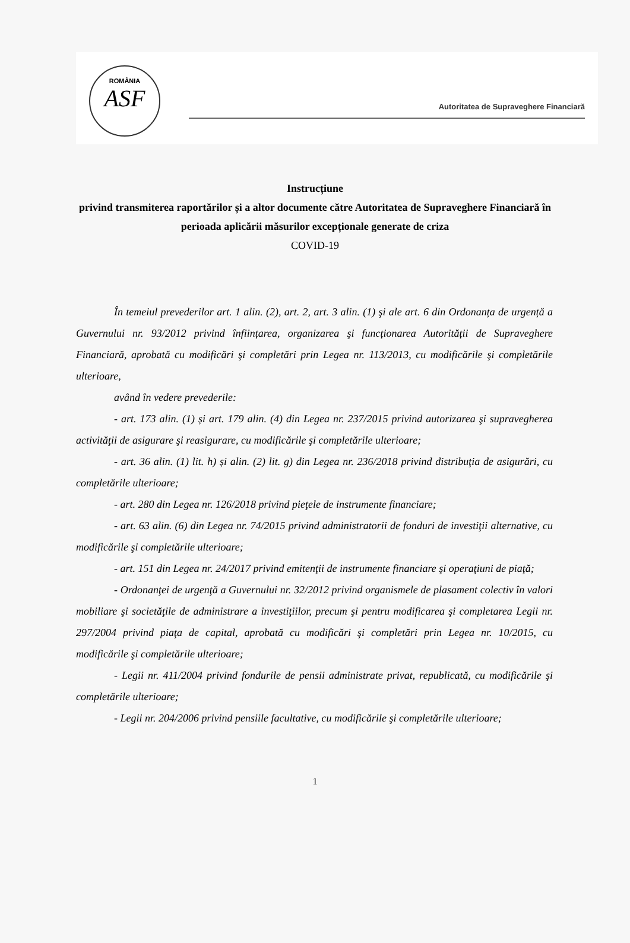ROMÂNIA
ASF
Autoritatea de Supraveghere Financiară
Instrucțiune
privind transmiterea raportărilor și a altor documente către Autoritatea de Supraveghere Financiară în perioada aplicării măsurilor excepționale generate de criza
COVID-19
În temeiul prevederilor art. 1 alin. (2), art. 2, art. 3 alin. (1) şi ale art. 6 din Ordonanța de urgență a Guvernului nr. 93/2012 privind înființarea, organizarea şi funcționarea Autorității de Supraveghere Financiară, aprobată cu modificări şi completări prin Legea nr. 113/2013, cu modificările şi completările ulterioare,
având în vedere prevederile:
- art. 173 alin. (1) și art. 179 alin. (4) din Legea nr. 237/2015 privind autorizarea şi supravegherea activităţii de asigurare şi reasigurare, cu modificările şi completările ulterioare;
- art. 36 alin. (1) lit. h) și alin. (2) lit. g) din Legea nr. 236/2018 privind distribuţia de asigurări, cu completările ulterioare;
- art. 280 din Legea nr. 126/2018 privind pieţele de instrumente financiare;
- art. 63 alin. (6) din Legea nr. 74/2015 privind administratorii de fonduri de investiţii alternative, cu modificările şi completările ulterioare;
- art. 151 din Legea nr. 24/2017 privind emitenţii de instrumente financiare şi operaţiuni de piaţă;
- Ordonanţei de urgenţă a Guvernului nr. 32/2012 privind organismele de plasament colectiv în valori mobiliare şi societăţile de administrare a investiţiilor, precum şi pentru modificarea şi completarea Legii nr. 297/2004 privind piaţa de capital, aprobată cu modificări şi completări prin Legea nr. 10/2015, cu modificările şi completările ulterioare;
- Legii nr. 411/2004 privind fondurile de pensii administrate privat, republicată, cu modificările şi completările ulterioare;
- Legii nr. 204/2006 privind pensiile facultative, cu modificările şi completările ulterioare;
1